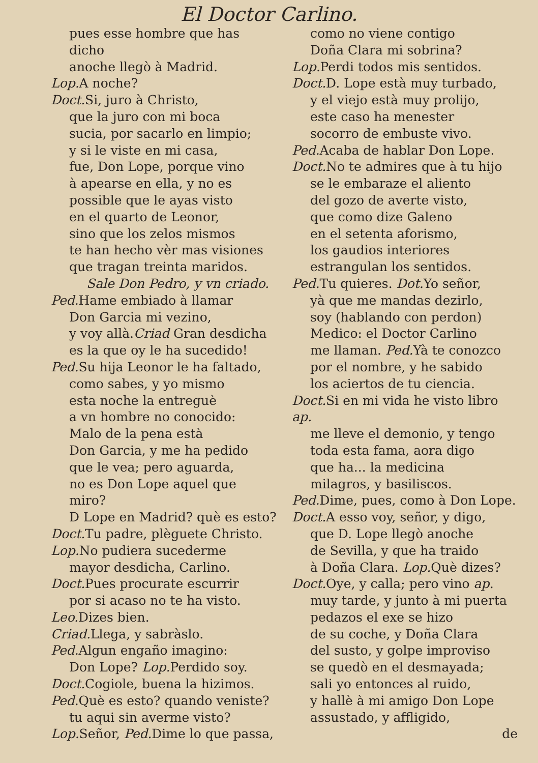El Doctor Carlino.
pues esse hombre que has dicho
anoche llegò à Madrid.
Lop. A noche?
Doct. Si, juro à Christo,
que la juro con mi boca
sucia, por sacarlo en limpio;
y si le viste en mi casa,
fue, Don Lope, porque vino
à apearse en ella, y no es
possible que le ayas visto
en el quarto de Leonor,
sino que los zelos mismos
te han hecho vèr mas visiones
que tragan treinta maridos.
Sale Don Pedro, y vn criado.
Ped. Hame embiado à llamar
Don Garcia mi vezino,
y voy allà.Criad Gran desdicha
es la que oy le ha sucedido!
Ped. Su hija Leonor le ha faltado,
como sabes, y yo mismo
esta noche la entreguè
a vn hombre no conocido:
Malo de la pena està
Don Garcia, y me ha pedido
que le vea; pero aguarda,
no es Don Lope aquel que miro?
D Lope en Madrid? què es esto?
Doct. Tu padre, plèguete Christo.
Lop. No pudiera sucederme
mayor desdicha, Carlino.
Doct. Pues procurate escurrir
por si acaso no te ha visto.
Leo. Dizes bien.
Criad. Llega, y sabràslo.
Ped. Algun engaño imagino:
Don Lope? Lop. Perdido soy.
Doct. Cogiole, buena la hizimos.
Ped. Què es esto? quando veniste?
tu aqui sin averme visto?
Lop. Señor, Ped. Dime lo que passa,
como no viene contigo
Doña Clara mi sobrina?
Lop. Perdi todos mis sentidos.
Doct. D. Lope està muy turbado,
y el viejo està muy prolijo,
este caso ha menester
socorro de embuste vivo.
Ped. Acaba de hablar Don Lope.
Doct. No te admires que à tu hijo
se le embaraze el aliento
del gozo de averte visto,
que como dize Galeno
en el setenta aforismo,
los gaudios interiores
estrangulan los sentidos.
Ped. Tu quieres. Dot. Yo señor,
yà que me mandas dezirlo,
soy (hablando con perdon)
Medico: el Doctor Carlino
me llaman. Ped. Yà te conozco
por el nombre, y he sabido
los aciertos de tu ciencia.
Doct. Si en mi vida he visto libro ap.
me lleve el demonio, y tengo
toda esta fama, aora digo
que ha... la medicina
milagros, y basiliscos.
Ped. Dime, pues, como à Don Lope.
Doct. A esso voy, señor, y digo,
que D. Lope llegò anoche
de Sevilla, y que ha traido
à Doña Clara. Lop. Què dizes?
Doct. Oye, y calla; pero vino ap.
muy tarde, y junto à mi puerta
pedazos el exe se hizo
de su coche, y Doña Clara
del susto, y golpe improviso
se quedò en el desmayada;
sali yo entonces al ruido,
y hallè à mi amigo Don Lope
assustado, y affligido,
de